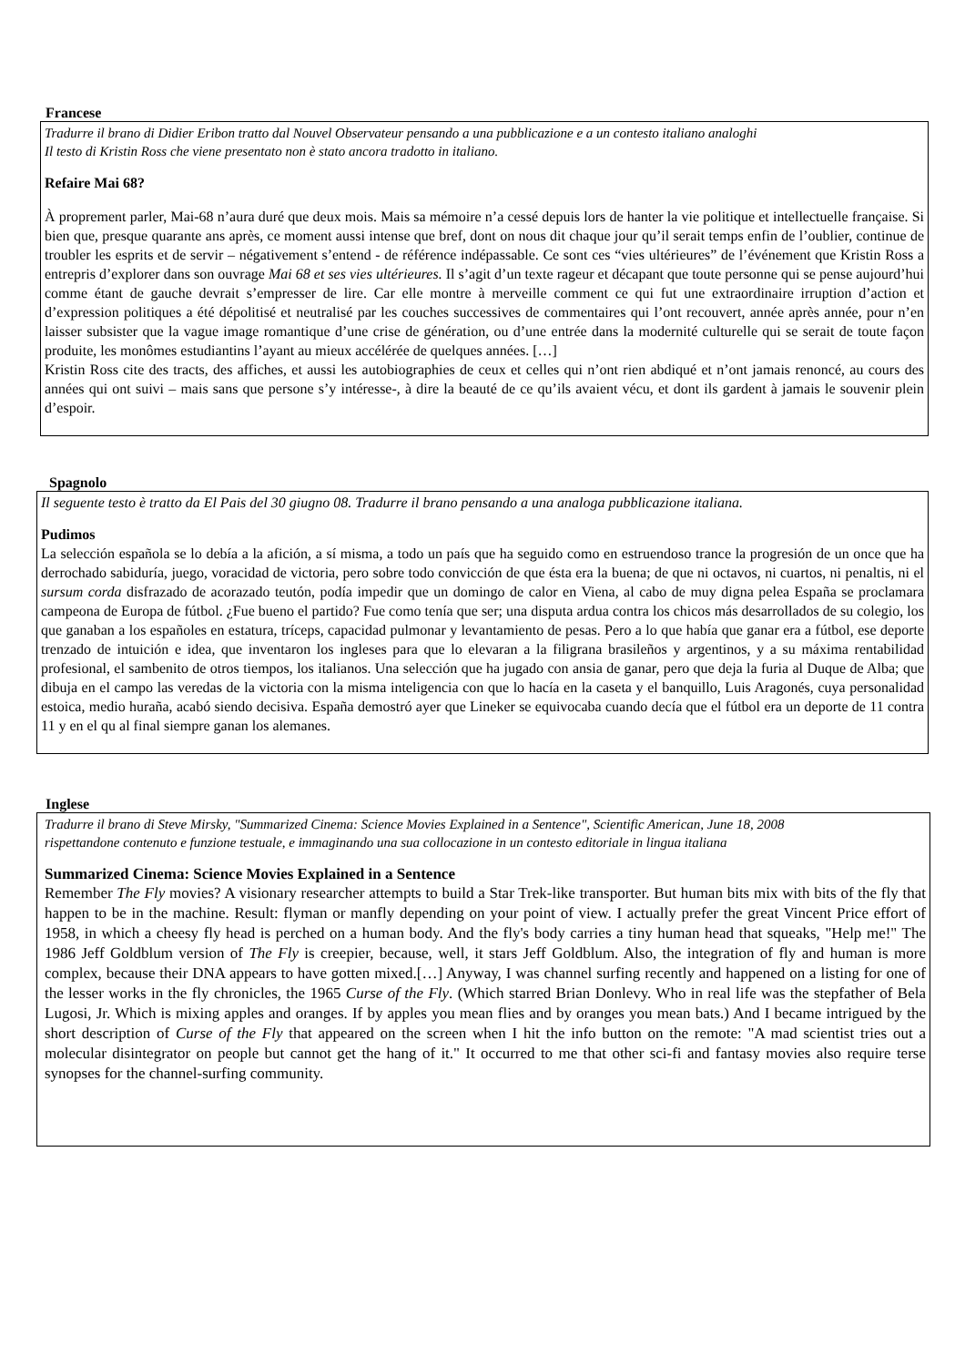Francese
Tradurre il brano di Didier Eribon tratto dal Nouvel Observateur pensando a una pubblicazione e a un contesto italiano analoghi
Il testo di Kristin Ross che viene presentato non è stato ancora tradotto in italiano.
Refaire Mai 68?
À proprement parler, Mai-68 n’aura duré que deux mois. Mais sa mémoire n’a cessé depuis lors de hanter la vie politique et intellectuelle française. Si bien que, presque quarante ans après, ce moment aussi intense que bref, dont on nous dit chaque jour qu’il serait temps enfin de l’oublier, continue de troubler les esprits et de servir – négativement s’entend - de référence indépassable. Ce sont ces “vies ultérieures” de l’événement que Kristin Ross a entrepris d’explorer dans son ouvrage Mai 68 et ses vies ultérieures. Il s’agit d’un texte rageur et décapant que toute personne qui se pense aujourd’hui comme étant de gauche devrait s’empresser de lire. Car elle montre à merveille comment ce qui fut une extraordinaire irruption d’action et d’expression politiques a été dépolitisé et neutralisé par les couches successives de commentaires qui l’ont recouvert, année après année, pour n’en laisser subsister que la vague image romantique d’une crise de génération, ou d’une entrée dans la modernité culturelle qui se serait de toute façon produite, les monômes estudiantins l’ayant au mieux accélérée de quelques années. […]
Kristin Ross cite des tracts, des affiches, et aussi les autobiographies de ceux et celles qui n’ont rien abdiqué et n’ont jamais renoncé, au cours des années qui ont suivi – mais sans que persone s’y intéresse-, à dire la beauté de ce qu’ils avaient vécu, et dont ils gardent à jamais le souvenir plein d’espoir.
Spagnolo
Il seguente testo è tratto da El Pais del 30 giugno 08. Tradurre il brano pensando a una analoga pubblicazione italiana.
Pudimos
La selección española se lo debía a la afición, a sí misma, a todo un país que ha seguido como en estruendoso trance la progresión de un once que ha derrochado sabiduría, juego, voracidad de victoria, pero sobre todo convicción de que ésta era la buena; de que ni octavos, ni cuartos, ni penaltis, ni el sursum corda disfrazado de acorazado teutón, podía impedir que un domingo de calor en Viena, al cabo de muy digna pelea España se proclamara campeona de Europa de fútbol. ¿Fue bueno el partido? Fue como tenía que ser; una disputa ardua contra los chicos más desarrollados de su colegio, los que ganaban a los españoles en estatura, tríceps, capacidad pulmonar y levantamiento de pesas. Pero a lo que había que ganar era a fútbol, ese deporte trenzado de intuición e idea, que inventaron los ingleses para que lo elevaran a la filigrana brasileños y argentinos, y a su máxima rentabilidad profesional, el sambenito de otros tiempos, los italianos. Una selección que ha jugado con ansia de ganar, pero que deja la furia al Duque de Alba; que dibuja en el campo las veredas de la victoria con la misma inteligencia con que lo hacía en la caseta y el banquillo, Luis Aragonés, cuya personalidad estoica, medio huraña, acabó siendo decisiva. España demostró ayer que Lineker se equivocaba cuando decía que el fútbol era un deporte de 11 contra 11 y en el qu al final siempre ganan los alemanes.
Inglese
Tradurre il brano di Steve Mirsky, "Summarized Cinema: Science Movies Explained in a Sentence", Scientific American, June 18, 2008
rispettandone contenuto e funzione testuale, e immaginando una sua collocazione in un contesto editoriale in lingua italiana
Summarized Cinema: Science Movies Explained in a Sentence
Remember The Fly movies? A visionary researcher attempts to build a Star Trek-like transporter. But human bits mix with bits of the fly that happen to be in the machine. Result: flyman or manfly depending on your point of view. I actually prefer the great Vincent Price effort of 1958, in which a cheesy fly head is perched on a human body. And the fly's body carries a tiny human head that squeaks, "Help me!" The 1986 Jeff Goldblum version of The Fly is creepier, because, well, it stars Jeff Goldblum. Also, the integration of fly and human is more complex, because their DNA appears to have gotten mixed.[…] Anyway, I was channel surfing recently and happened on a listing for one of the lesser works in the fly chronicles, the 1965 Curse of the Fly. (Which starred Brian Donlevy. Who in real life was the stepfather of Bela Lugosi, Jr. Which is mixing apples and oranges. If by apples you mean flies and by oranges you mean bats.) And I became intrigued by the short description of Curse of the Fly that appeared on the screen when I hit the info button on the remote: "A mad scientist tries out a molecular disintegrator on people but cannot get the hang of it." It occurred to me that other sci-fi and fantasy movies also require terse synopses for the channel-surfing community.